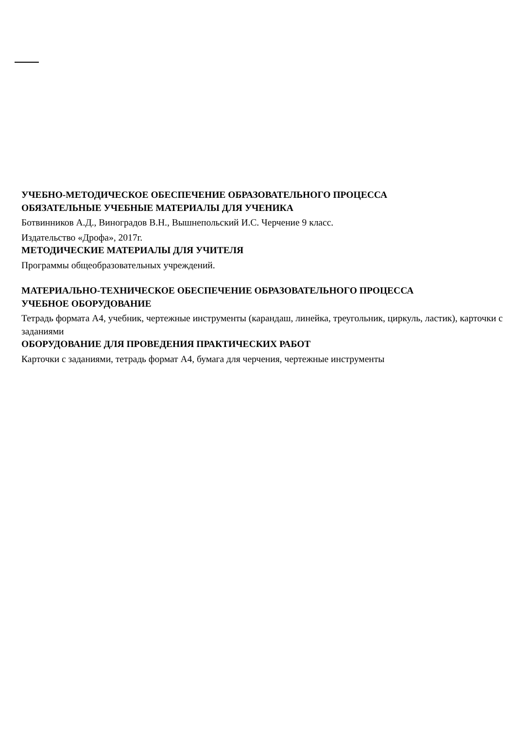УЧЕБНО-МЕТОДИЧЕСКОЕ ОБЕСПЕЧЕНИЕ ОБРАЗОВАТЕЛЬНОГО ПРОЦЕССА
ОБЯЗАТЕЛЬНЫЕ УЧЕБНЫЕ МАТЕРИАЛЫ ДЛЯ УЧЕНИКА
Ботвинников А.Д., Виноградов В.Н., Вышнепольский И.С. Черчение 9 класс.
Издательство «Дрофа», 2017г.
МЕТОДИЧЕСКИЕ МАТЕРИАЛЫ ДЛЯ УЧИТЕЛЯ
Программы общеобразовательных учреждений.
МАТЕРИАЛЬНО-ТЕХНИЧЕСКОЕ ОБЕСПЕЧЕНИЕ ОБРАЗОВАТЕЛЬНОГО ПРОЦЕССА
УЧЕБНОЕ ОБОРУДОВАНИЕ
Тетрадь формата А4, учебник, чертежные инструменты (карандаш, линейка, треугольник, циркуль, ластик), карточки с заданиями
ОБОРУДОВАНИЕ ДЛЯ ПРОВЕДЕНИЯ ПРАКТИЧЕСКИХ РАБОТ
Карточки с заданиями, тетрадь формат А4, бумага для черчения, чертежные инструменты